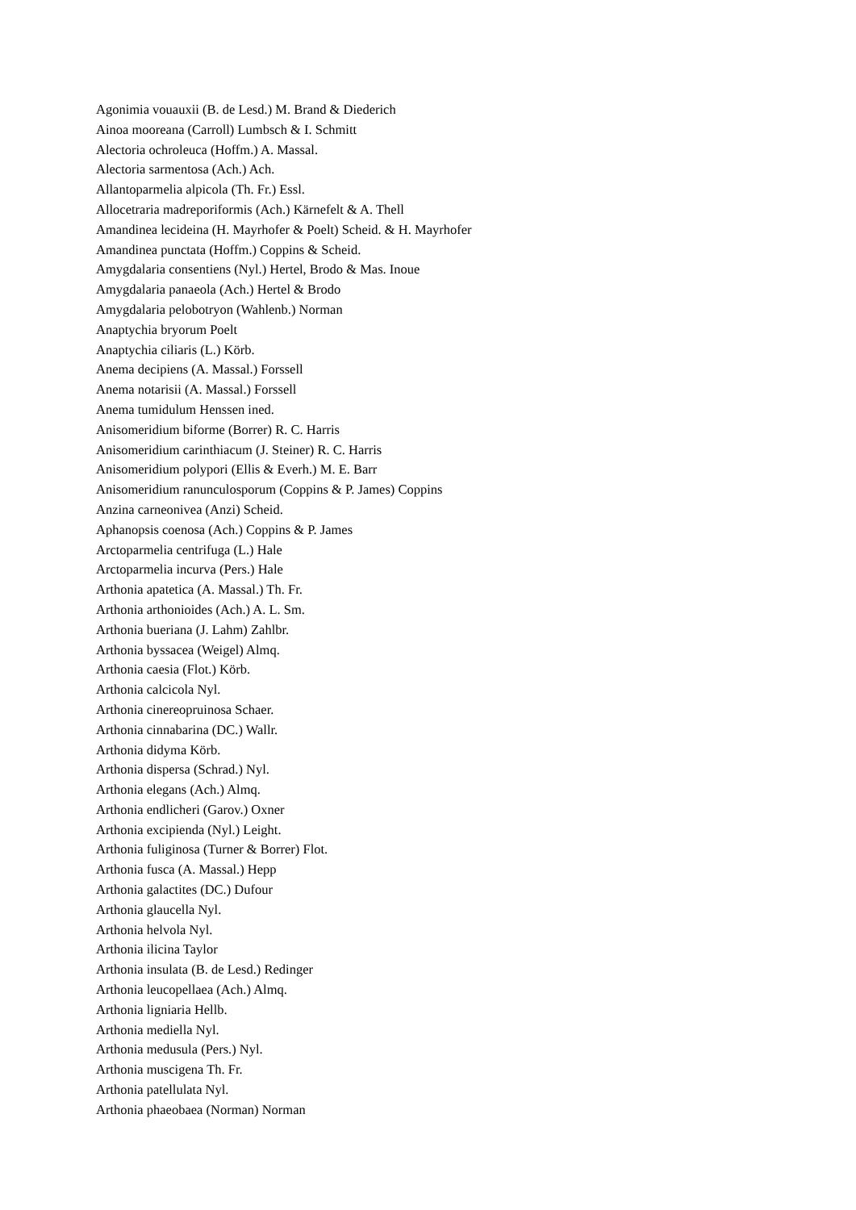Agonimia vouauxii (B. de Lesd.) M. Brand & Diederich
Ainoa mooreana (Carroll) Lumbsch & I. Schmitt
Alectoria ochroleuca (Hoffm.) A. Massal.
Alectoria sarmentosa (Ach.) Ach.
Allantoparmelia alpicola (Th. Fr.) Essl.
Allocetraria madreporiformis (Ach.) Kärnefelt & A. Thell
Amandinea lecideina (H. Mayrhofer & Poelt) Scheid. & H. Mayrhofer
Amandinea punctata (Hoffm.) Coppins & Scheid.
Amygdalaria consentiens (Nyl.) Hertel, Brodo & Mas. Inoue
Amygdalaria panaeola (Ach.) Hertel & Brodo
Amygdalaria pelobotryon (Wahlenb.) Norman
Anaptychia bryorum Poelt
Anaptychia ciliaris (L.) Körb.
Anema decipiens (A. Massal.) Forssell
Anema notarisii (A. Massal.) Forssell
Anema tumidulum Henssen ined.
Anisomeridium biforme (Borrer) R. C. Harris
Anisomeridium carinthiacum (J. Steiner) R. C. Harris
Anisomeridium polypori (Ellis & Everh.) M. E. Barr
Anisomeridium ranunculosporum (Coppins & P. James) Coppins
Anzina carneonivea (Anzi) Scheid.
Aphanopsis coenosa (Ach.) Coppins & P. James
Arctoparmelia centrifuga (L.) Hale
Arctoparmelia incurva (Pers.) Hale
Arthonia apatetica (A. Massal.) Th. Fr.
Arthonia arthonioides (Ach.) A. L. Sm.
Arthonia bueriana (J. Lahm) Zahlbr.
Arthonia byssacea (Weigel) Almq.
Arthonia caesia (Flot.) Körb.
Arthonia calcicola Nyl.
Arthonia cinereopruinosa Schaer.
Arthonia cinnabarina (DC.) Wallr.
Arthonia didyma Körb.
Arthonia dispersa (Schrad.) Nyl.
Arthonia elegans (Ach.) Almq.
Arthonia endlicheri (Garov.) Oxner
Arthonia excipienda (Nyl.) Leight.
Arthonia fuliginosa (Turner & Borrer) Flot.
Arthonia fusca (A. Massal.) Hepp
Arthonia galactites (DC.) Dufour
Arthonia glaucella Nyl.
Arthonia helvola Nyl.
Arthonia ilicina Taylor
Arthonia insulata (B. de Lesd.) Redinger
Arthonia leucopellaea (Ach.) Almq.
Arthonia ligniaria Hellb.
Arthonia mediella Nyl.
Arthonia medusula (Pers.) Nyl.
Arthonia muscigena Th. Fr.
Arthonia patellulata Nyl.
Arthonia phaeobaea (Norman) Norman